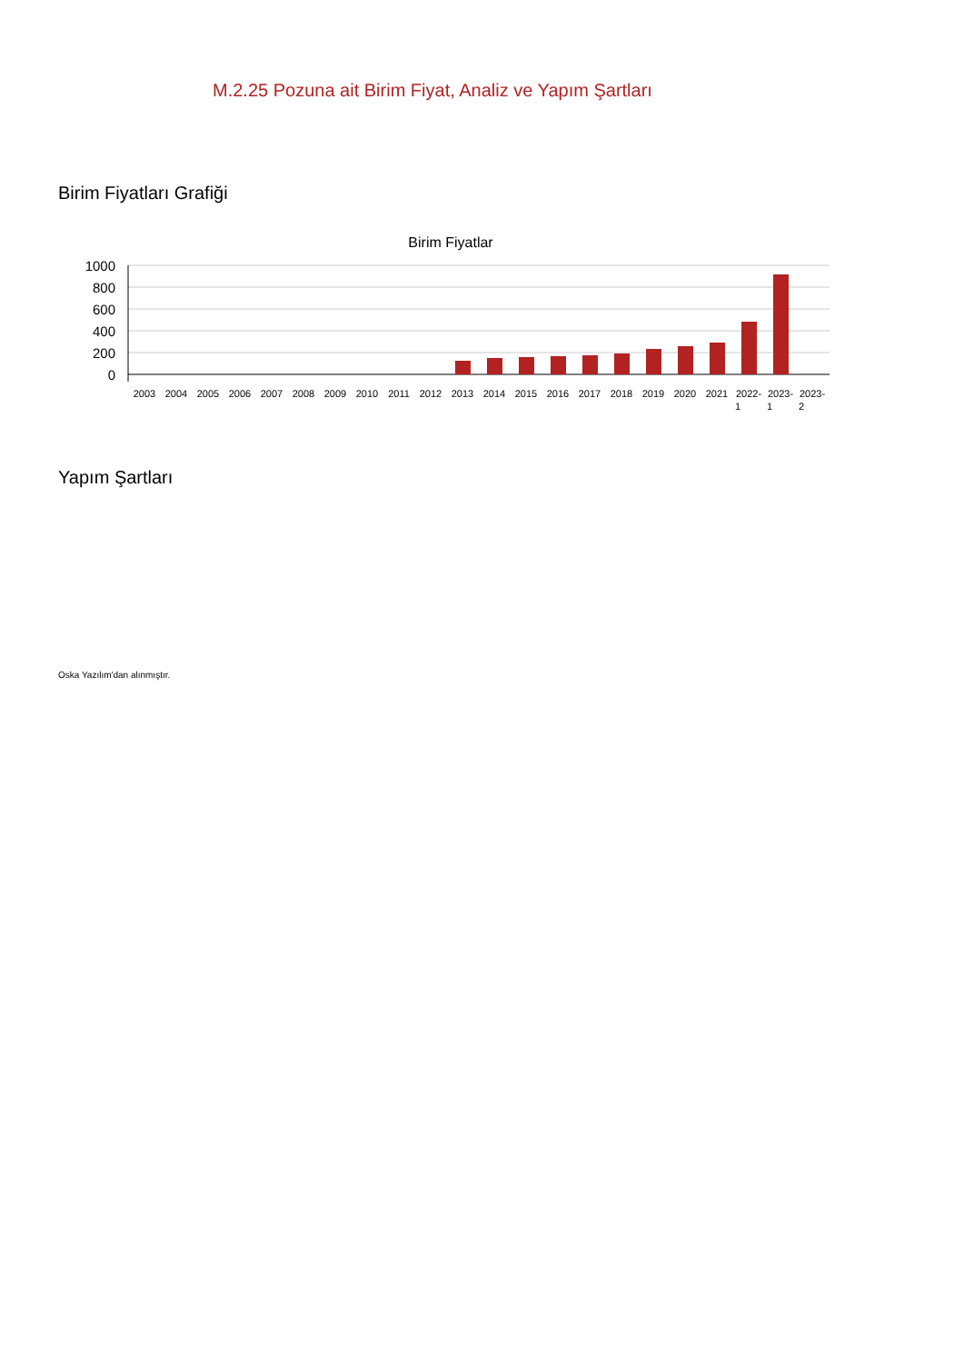M.2.25 Pozuna ait Birim Fiyat, Analiz ve Yapım Şartları
Birim Fiyatları Grafiği
Birim Fiyatlar
1000
800
600
400
200
0
2003
2004
2005
2006
2007
2008
2009
2010
2011
2012
2013
2014
2015
2016
2017
2018
2019
2020
2021
2022-
2023-
2023-
1
1
2
Yapım Şartları
Oska Yazılım'dan alınmıştır.